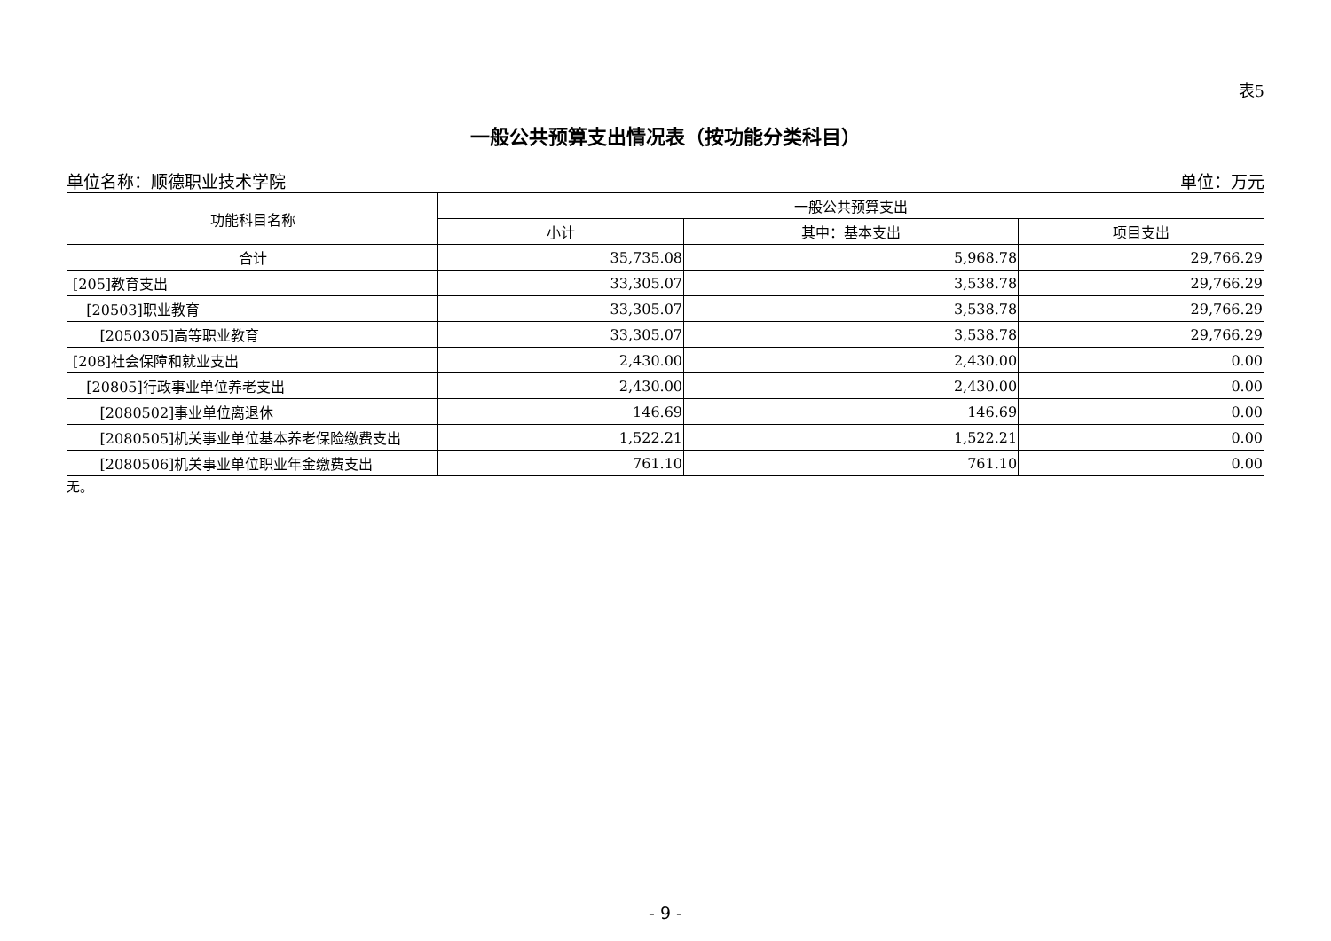表5
一般公共预算支出情况表（按功能分类科目）
单位名称：顺德职业技术学院 单位：万元
| 功能科目名称 | 一般公共预算支出 | | |
| --- | --- | --- | --- |
| | 小计 | 其中：基本支出 | 项目支出 |
| 合计 | 35,735.08 | 5,968.78 | 29,766.29 |
| [205]教育支出 | 33,305.07 | 3,538.78 | 29,766.29 |
| [20503]职业教育 | 33,305.07 | 3,538.78 | 29,766.29 |
| [2050305]高等职业教育 | 33,305.07 | 3,538.78 | 29,766.29 |
| [208]社会保障和就业支出 | 2,430.00 | 2,430.00 | 0.00 |
| [20805]行政事业单位养老支出 | 2,430.00 | 2,430.00 | 0.00 |
| [2080502]事业单位离退休 | 146.69 | 146.69 | 0.00 |
| [2080505]机关事业单位基本养老保险缴费支出 | 1,522.21 | 1,522.21 | 0.00 |
| [2080506]机关事业单位职业年金缴费支出 | 761.10 | 761.10 | 0.00 |
无。
- 9 -